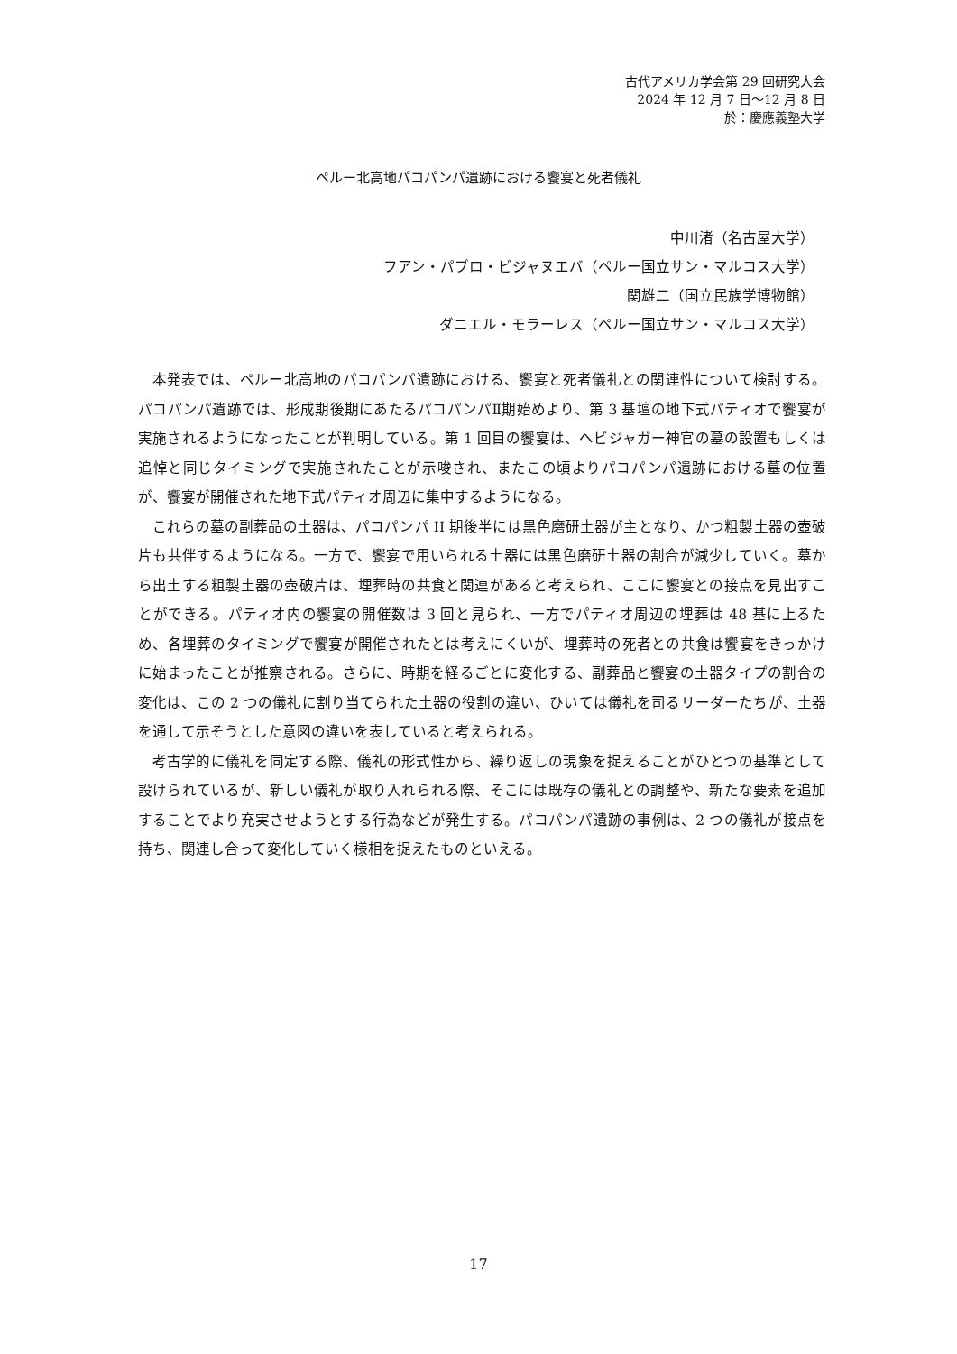古代アメリカ学会第 29 回研究大会
2024 年 12 月 7 日～12 月 8 日
於：慶應義塾大学
ペルー北高地パコパンパ遺跡における饗宴と死者儀礼
中川渚（名古屋大学）
フアン・パブロ・ビジャヌエバ（ペルー国立サン・マルコス大学）
関雄二（国立民族学博物館）
ダニエル・モラーレス（ペルー国立サン・マルコス大学）
本発表では、ペルー北高地のパコパンパ遺跡における、饗宴と死者儀礼との関連性について検討する。パコパンパ遺跡では、形成期後期にあたるパコパンパⅡ期始めより、第 3 基壇の地下式パティオで饗宴が実施されるようになったことが判明している。第 1 回目の饗宴は、ヘビジャガー神官の墓の設置もしくは追悼と同じタイミングで実施されたことが示唆され、またこの頃よりパコパンパ遺跡における墓の位置が、饗宴が開催された地下式パティオ周辺に集中するようになる。
これらの墓の副葬品の土器は、パコパンパ II 期後半には黒色磨研土器が主となり、かつ粗製土器の壺破片も共伴するようになる。一方で、饗宴で用いられる土器には黒色磨研土器の割合が減少していく。墓から出土する粗製土器の壺破片は、埋葬時の共食と関連があると考えられ、ここに饗宴との接点を見出すことができる。パティオ内の饗宴の開催数は 3 回と見られ、一方でパティオ周辺の埋葬は 48 基に上るため、各埋葬のタイミングで饗宴が開催されたとは考えにくいが、埋葬時の死者との共食は饗宴をきっかけに始まったことが推察される。さらに、時期を経るごとに変化する、副葬品と饗宴の土器タイプの割合の変化は、この 2 つの儀礼に割り当てられた土器の役割の違い、ひいては儀礼を司るリーダーたちが、土器を通して示そうとした意図の違いを表していると考えられる。
考古学的に儀礼を同定する際、儀礼の形式性から、繰り返しの現象を捉えることがひとつの基準として設けられているが、新しい儀礼が取り入れられる際、そこには既存の儀礼との調整や、新たな要素を追加することでより充実させようとする行為などが発生する。パコパンパ遺跡の事例は、2 つの儀礼が接点を持ち、関連し合って変化していく様相を捉えたものといえる。
17